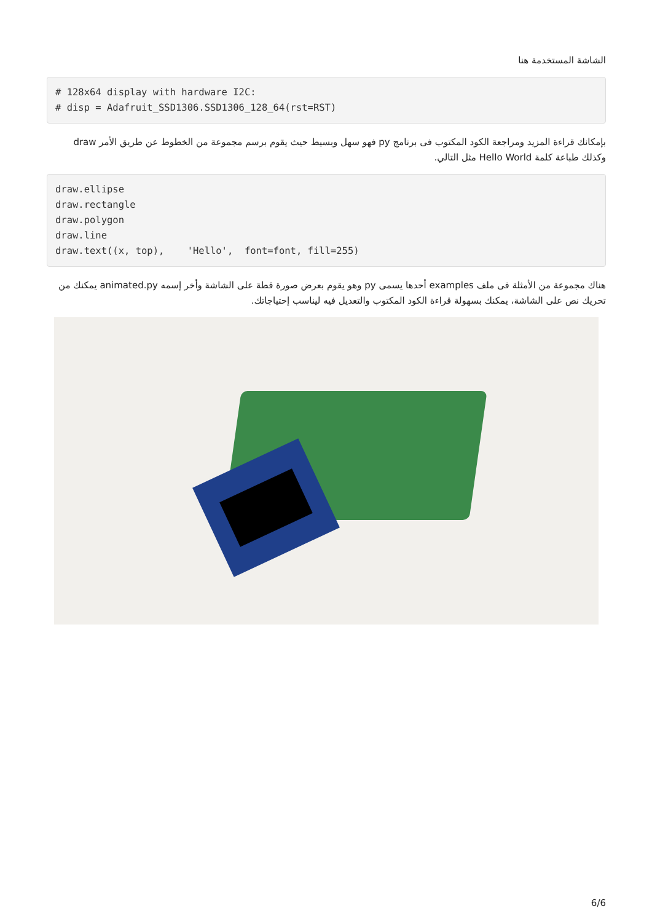الشاشة المستخدمة هنا
# 128x64 display with hardware I2C:
# disp = Adafruit_SSD1306.SSD1306_128_64(rst=RST)
بإمكانك قراءة المزيد ومراجعة الكود المكتوب فى برنامج py فهو سهل وبسيط حيث يقوم برسم مجموعة من الخطوط عن طريق الأمر draw وكذلك طباعة كلمة Hello World مثل التالي.
draw.ellipse
draw.rectangle
draw.polygon
draw.line
draw.text((x, top),    'Hello',  font=font, fill=255)
هناك مجموعة من الأمثلة فى ملف examples أحدها يسمى py وهو يقوم بعرض صورة قطة على الشاشة وأخر إسمه animated.py يمكنك من تحريك نص على الشاشة، يمكنك بسهولة قراءة الكود المكتوب والتعديل فيه ليناسب إحتياجاتك.
6/6